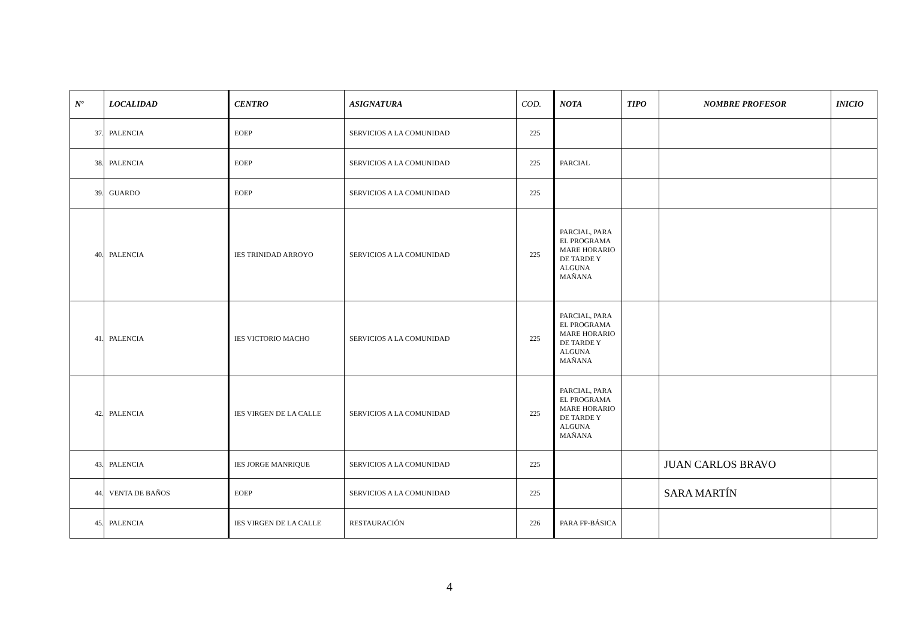| Nº | LOCALIDAD | CENTRO | ASIGNATURA | COD. | NOTA | TIPO | NOMBRE PROFESOR | INICIO |
| --- | --- | --- | --- | --- | --- | --- | --- | --- |
| 37. | PALENCIA | EOEP | SERVICIOS A LA COMUNIDAD | 225 | | | | |
| 38. | PALENCIA | EOEP | SERVICIOS A LA COMUNIDAD | 225 | PARCIAL | | | |
| 39. | GUARDO | EOEP | SERVICIOS A LA COMUNIDAD | 225 | | | | |
| 40. | PALENCIA | IES TRINIDAD ARROYO | SERVICIOS A LA COMUNIDAD | 225 | PARCIAL, PARA EL PROGRAMA MARE HORARIO DE TARDE Y ALGUNA MAÑANA | | | |
| 41. | PALENCIA | IES VICTORIO MACHO | SERVICIOS A LA COMUNIDAD | 225 | PARCIAL, PARA EL PROGRAMA MARE HORARIO DE TARDE Y ALGUNA MAÑANA | | | |
| 42. | PALENCIA | IES VIRGEN DE LA CALLE | SERVICIOS A LA COMUNIDAD | 225 | PARCIAL, PARA EL PROGRAMA MARE HORARIO DE TARDE Y ALGUNA MAÑANA | | | |
| 43. | PALENCIA | IES JORGE MANRIQUE | SERVICIOS A LA COMUNIDAD | 225 | | | JUAN CARLOS BRAVO | |
| 44. | VENTA DE BAÑOS | EOEP | SERVICIOS A LA COMUNIDAD | 225 | | | SARA MARTÍN | |
| 45. | PALENCIA | IES VIRGEN DE LA CALLE | RESTAURACIÓN | 226 | PARA FP-BÁSICA | | | |
4